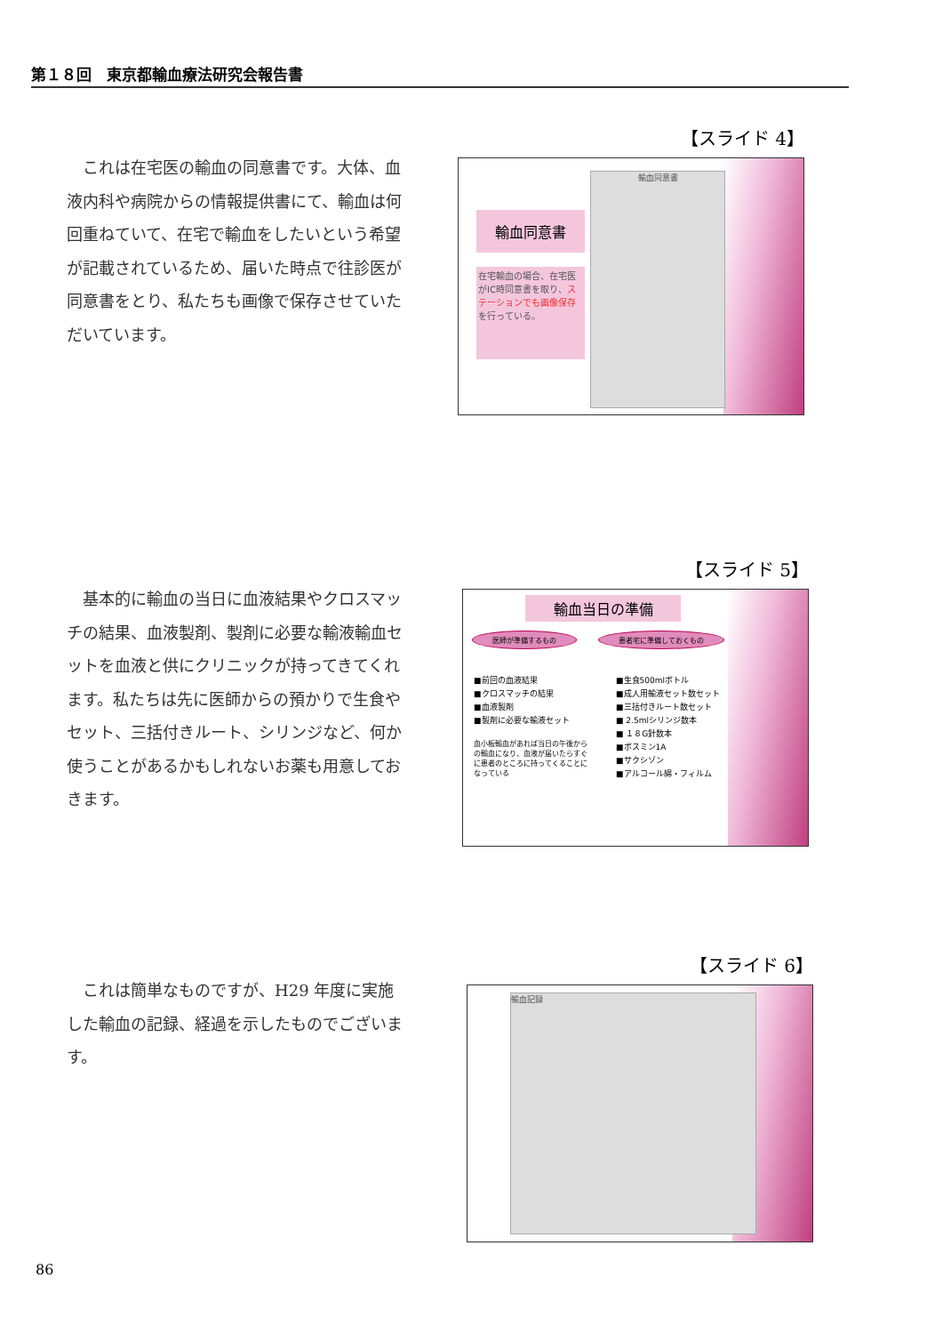第１８回　東京都輸血療法研究会報告書
これは在宅医の輸血の同意書です。大体、血液内科や病院からの情報提供書にて、輸血は何回重ねていて、在宅で輸血をしたいという希望が記載されているため、届いた時点で往診医が同意書をとり、私たちも画像で保存させていただいています。
【スライド 4】
輸血同意書
在宅輸血の場合、在宅医がIC時同意書を取り、ステーションでも画像保存を行っている。
輸血同意書
基本的に輸血の当日に血液結果やクロスマッチの結果、血液製剤、製剤に必要な輸液輸血セットを血液と供にクリニックが持ってきてくれます。私たちは先に医師からの預かりで生食やセット、三括付きルート、シリンジなど、何か使うことがあるかもしれないお薬も用意しておきます。
【スライド 5】
輸血当日の準備
医師が準備するもの 患者宅に準備しておくもの
■前回の血液結果
■クロスマッチの結果
■血液製剤
■製剤に必要な輸液セット
血小板輸血があれば当日の午後からの輸血になり、血液が届いたらすぐに患者のところに持ってくることになっている
■生食500mlボトル
■成人用輸液セット数セット
■三括付きルート数セット
■ 2.5mlシリンジ数本
■ １８G針数本
■ボスミン1A
■サクシゾン
■アルコール綿・フィルム
これは簡単なものですが、H29 年度に実施した輸血の記録、経過を示したものでございます。
【スライド 6】
輸血記録
86